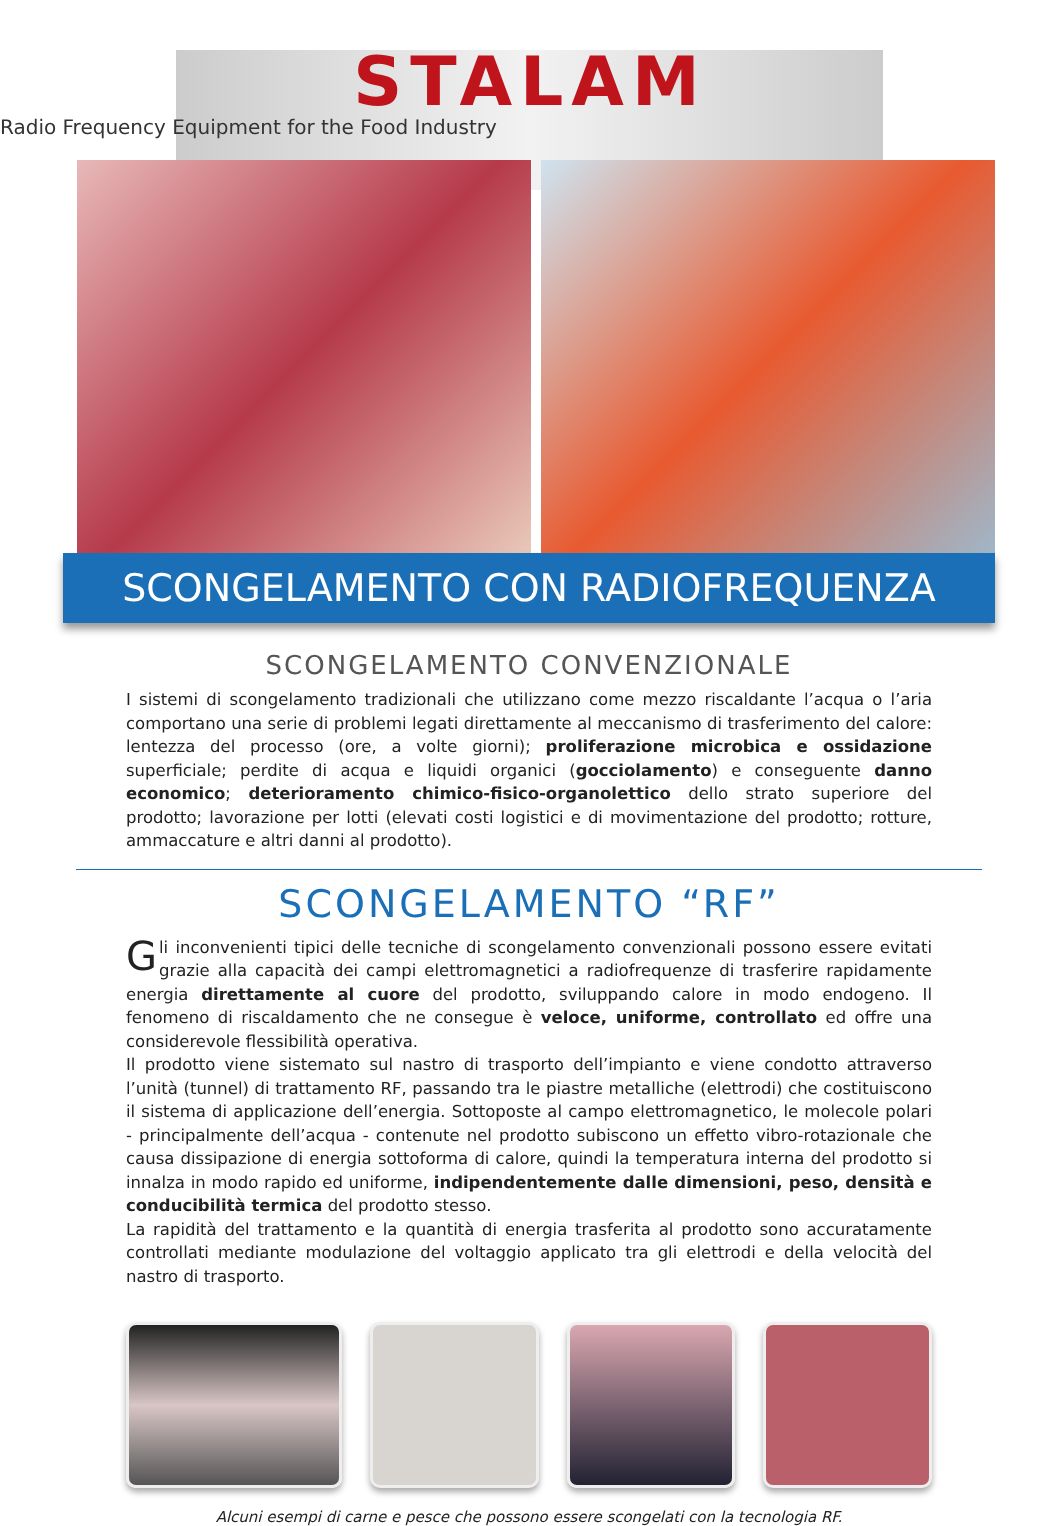STALAM
Radio Frequency Equipment for the Food Industry
SCONGELAMENTO CON RADIOFREQUENZA
SCONGELAMENTO CONVENZIONALE
I sistemi di scongelamento tradizionali che utilizzano come mezzo riscaldante l’acqua o l’aria comportano una serie di problemi legati direttamente al meccanismo di trasferimento del calore: lentezza del processo (ore, a volte giorni); proliferazione microbica e ossidazione superficiale; perdite di acqua e liquidi organici (gocciolamento) e conseguente danno economico; deterioramento chimico-fisico-organolettico dello strato superiore del prodotto; lavorazione per lotti (elevati costi logistici e di movimentazione del prodotto; rotture, ammaccature e altri danni al prodotto).
SCONGELAMENTO “RF”
Gli inconvenienti tipici delle tecniche di scongelamento convenzionali possono essere evitati grazie alla capacità dei campi elettromagnetici a radiofrequenze di trasferire rapidamente energia direttamente al cuore del prodotto, sviluppando calore in modo endogeno. Il fenomeno di riscaldamento che ne consegue è veloce, uniforme, controllato ed offre una considerevole flessibilità operativa.
Il prodotto viene sistemato sul nastro di trasporto dell’impianto e viene condotto attraverso l’unità (tunnel) di trattamento RF, passando tra le piastre metalliche (elettrodi) che costituiscono il sistema di applicazione dell’energia. Sottoposte al campo elettromagnetico, le molecole polari - principalmente dell’acqua - contenute nel prodotto subiscono un effetto vibro-rotazionale che causa dissipazione di energia sottoforma di calore, quindi la temperatura interna del prodotto si innalza in modo rapido ed uniforme, indipendentemente dalle dimensioni, peso, densità e conducibilità termica del prodotto stesso.
La rapidità del trattamento e la quantità di energia trasferita al prodotto sono accuratamente controllati mediante modulazione del voltaggio applicato tra gli elettrodi e della velocità del nastro di trasporto.
Alcuni esempi di carne e pesce che possono essere scongelati con la tecnologia RF.